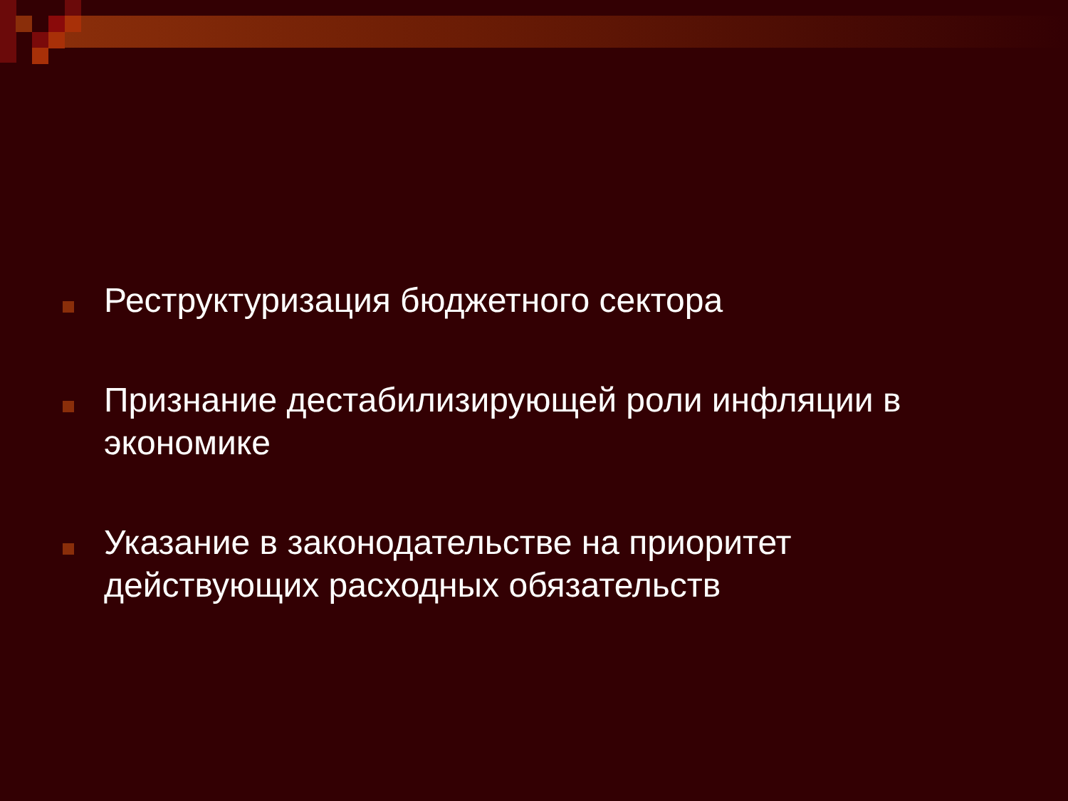Реструктуризация бюджетного сектора
Признание дестабилизирующей роли инфляции в экономике
Указание в законодательстве на приоритет действующих расходных обязательств